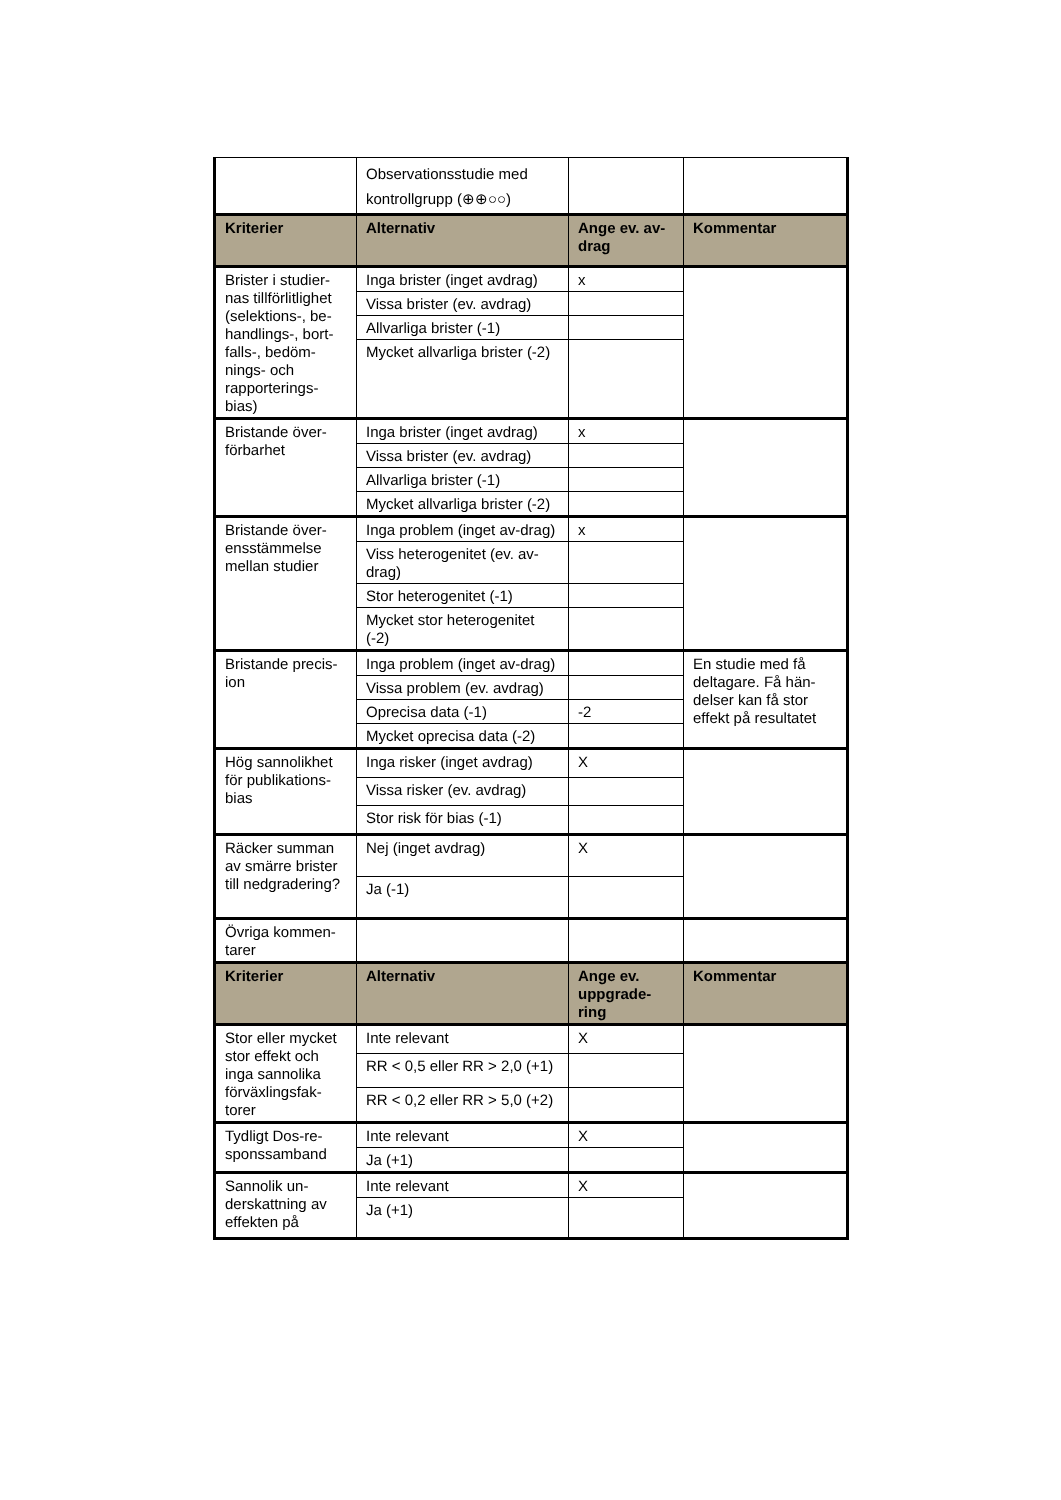| | Observationsstudie med kontrollgrupp (⊕⊕○○) | | |
| Kriterier | Alternativ | Ange ev. av-drag | Kommentar |
| Brister i studier-nas tillförlitlighet (selektions-, be-handlings-, bort-falls-, bedöm-nings- och rapporterings-bias) | Inga brister (inget avdrag) | x | |
| | Vissa brister (ev. avdrag) | | |
| | Allvarliga brister (-1) | | |
| | Mycket allvarliga brister (-2) | | |
| Bristande över-förbarhet | Inga brister (inget avdrag) | x | |
| | Vissa brister (ev. avdrag) | | |
| | Allvarliga brister (-1) | | |
| | Mycket allvarliga brister (-2) | | |
| Bristande över-ensstämmelse mellan studier | Inga problem (inget av-drag) | x | |
| | Viss heterogenitet (ev. av-drag) | | |
| | Stor heterogenitet (-1) | | |
| | Mycket stor heterogenitet (-2) | | |
| Bristande precis-ion | Inga problem (inget av-drag) | | En studie med få deltagare. Få hän-delser kan få stor effekt på resultatet |
| | Vissa problem (ev. avdrag) | | |
| | Oprecisa data (-1) | -2 | |
| | Mycket oprecisa data (-2) | | |
| Hög sannolikhet för publikations-bias | Inga risker (inget avdrag) | X | |
| | Vissa risker (ev. avdrag) | | |
| | Stor risk för bias (-1) | | |
| Räcker summan av smärre brister till nedgradering? | Nej (inget avdrag) | X | |
| | Ja (-1) | | |
| Övriga kommen-tarer | | | |
| Kriterier | Alternativ | Ange ev. uppgrade-ring | Kommentar |
| Stor eller mycket stor effekt och inga sannolika förväxlingsfak-torer | Inte relevant | X | |
| | RR < 0,5 eller RR > 2,0 (+1) | | |
| | RR < 0,2 eller RR > 5,0 (+2) | | |
| Tydligt Dos-re-sponssamband | Inte relevant | X | |
| | Ja (+1) | | |
| Sannolik un-derskattning av effekten på | Inte relevant | X | |
| | Ja (+1) | | |